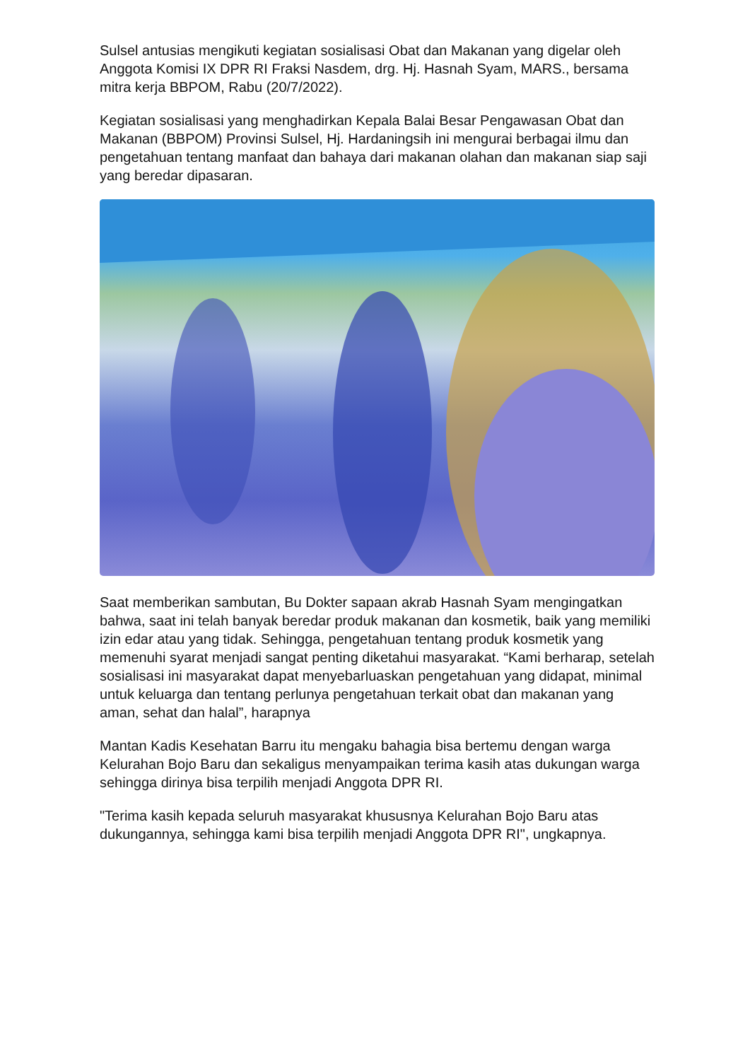Sulsel antusias mengikuti kegiatan sosialisasi Obat dan Makanan yang digelar oleh Anggota Komisi IX DPR RI Fraksi Nasdem, drg. Hj. Hasnah Syam, MARS., bersama mitra kerja BBPOM, Rabu (20/7/2022).
Kegiatan sosialisasi yang menghadirkan Kepala Balai Besar Pengawasan Obat dan Makanan (BBPOM) Provinsi Sulsel, Hj. Hardaningsih ini mengurai berbagai ilmu dan pengetahuan tentang manfaat dan bahaya dari makanan olahan dan makanan siap saji yang beredar dipasaran.
Saat memberikan sambutan, Bu Dokter sapaan akrab Hasnah Syam mengingatkan bahwa, saat ini telah banyak beredar produk makanan dan kosmetik, baik yang memiliki izin edar atau yang tidak. Sehingga, pengetahuan tentang produk kosmetik yang memenuhi syarat menjadi sangat penting diketahui masyarakat. “Kami berharap, setelah sosialisasi ini masyarakat dapat menyebarluaskan pengetahuan yang didapat, minimal untuk keluarga dan tentang perlunya pengetahuan terkait obat dan makanan yang aman, sehat dan halal”, harapnya
Mantan Kadis Kesehatan Barru itu mengaku bahagia bisa bertemu dengan warga Kelurahan Bojo Baru dan sekaligus menyampaikan terima kasih atas dukungan warga sehingga dirinya bisa terpilih menjadi Anggota DPR RI.
"Terima kasih kepada seluruh masyarakat khususnya Kelurahan Bojo Baru atas dukungannya, sehingga kami bisa terpilih menjadi Anggota DPR RI", ungkapnya.